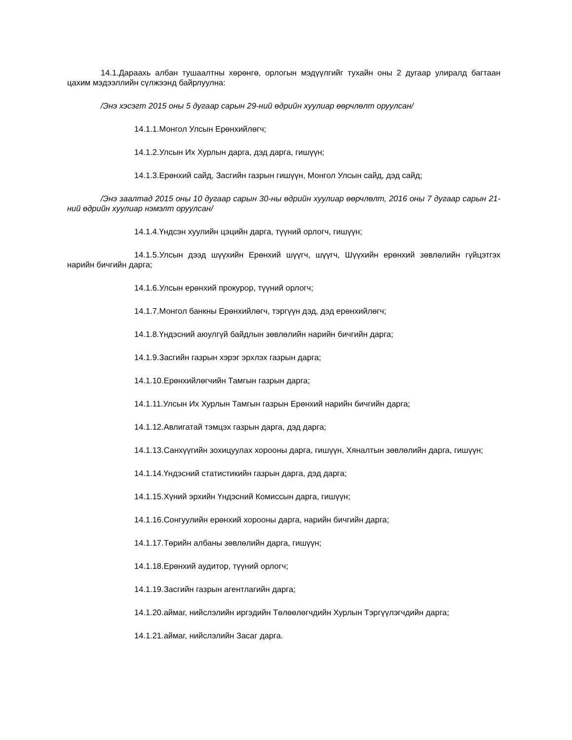14.1.Дараахь албан тушаалтны хөрөнгө, орлогын мэдүүлгийг тухайн оны 2 дугаар улиралд багтаан цахим мэдээллийн сүлжээнд байрлуулна:
/Энэ хэсэгт 2015 оны 5 дугаар сарын 29-ний өдрийн хуулиар өөрчлөлт оруулсан/
14.1.1.Монгол Улсын Ерөнхийлөгч;
14.1.2.Улсын Их Хурлын дарга, дэд дарга, гишүүн;
14.1.3.Ерөнхий сайд, Засгийн газрын гишүүн, Монгол Улсын сайд, дэд сайд;
/Энэ заалтад 2015 оны 10 дугаар сарын 30-ны өдрийн хуулиар өөрчлөлт, 2016 оны 7 дугаар сарын 21-ний өдрийн хуулиар нэмэлт оруулсан/
14.1.4.Үндсэн хуулийн цэцийн дарга, түүний орлогч, гишүүн;
14.1.5.Улсын дээд шүүхийн Ерөнхий шүүгч, шүүгч, Шүүхийн ерөнхий зөвлөлийн гүйцэтгэх нарийн бичгийн дарга;
14.1.6.Улсын ерөнхий прокурор, түүний орлогч;
14.1.7.Монгол банкны Ерөнхийлөгч, тэргүүн дэд, дэд ерөнхийлөгч;
14.1.8.Үндэсний аюулгүй байдлын зөвлөлийн нарийн бичгийн дарга;
14.1.9.Засгийн газрын хэрэг эрхлэх газрын дарга;
14.1.10.Ерөнхийлөгчийн Тамгын газрын дарга;
14.1.11.Улсын Их Хурлын Тамгын газрын Ерөнхий нарийн бичгийн дарга;
14.1.12.Авлигатай тэмцэх газрын дарга, дэд дарга;
14.1.13.Санхүүгийн зохицуулах хорооны дарга, гишүүн, Хяналтын зөвлөлийн дарга, гишүүн;
14.1.14.Үндэсний статистикийн газрын дарга, дэд дарга;
14.1.15.Хүний эрхийн Үндэсний Комиссын дарга, гишүүн;
14.1.16.Сонгуулийн ерөнхий хорооны дарга, нарийн бичгийн дарга;
14.1.17.Төрийн албаны зөвлөлийн дарга, гишүүн;
14.1.18.Ерөнхий аудитор, түүний орлогч;
14.1.19.Засгийн газрын агентлагийн дарга;
14.1.20.аймаг, нийслэлийн иргэдийн Төлөөлөгчдийн Хурлын Тэргүүлэгчдийн дарга;
14.1.21.аймаг, нийслэлийн Засаг дарга.